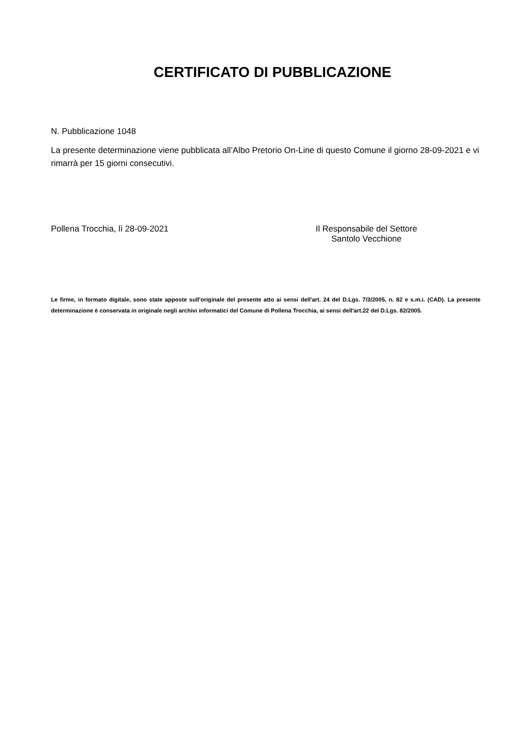CERTIFICATO DI PUBBLICAZIONE
N. Pubblicazione 1048
La presente determinazione viene pubblicata all’Albo Pretorio On-Line di questo Comune il giorno 28-09-2021 e vi rimarrà per 15 giorni consecutivi.
Pollena Trocchia, lì 28-09-2021 Il Responsabile del Settore
Santolo Vecchione
Le firme, in formato digitale, sono state apposte sull'originale del presente atto ai sensi dell'art. 24 del D.Lgs. 7/3/2005, n. 82 e s.m.i. (CAD). La presente determinazione è conservata in originale negli archivi informatici del Comune di Pollena Trocchia, ai sensi dell'art.22 del D.Lgs. 82/2005.